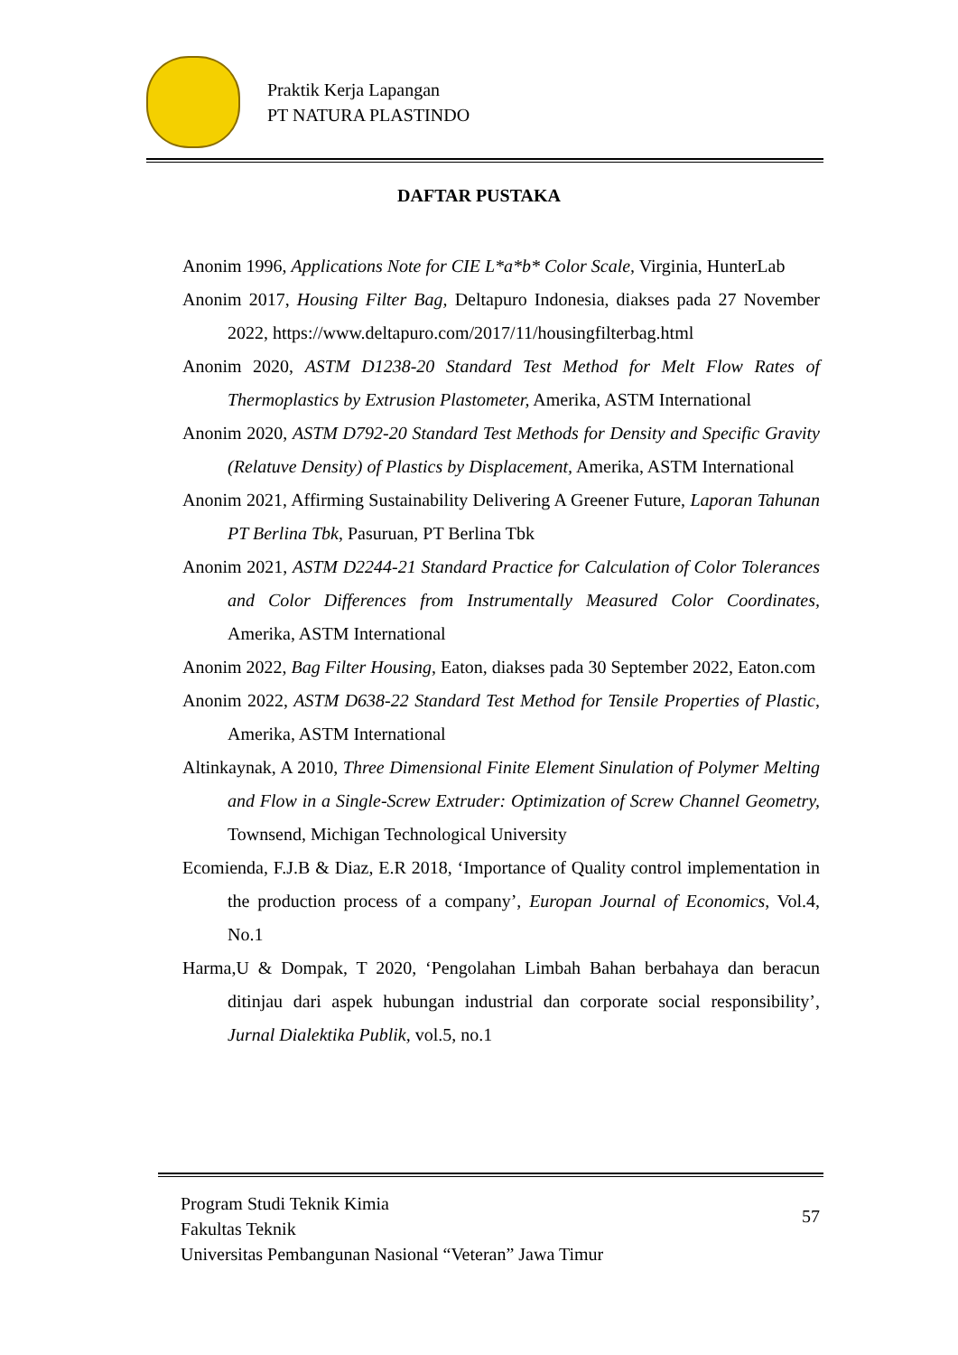Praktik Kerja Lapangan
PT NATURA PLASTINDO
DAFTAR PUSTAKA
Anonim 1996, Applications Note for CIE L*a*b* Color Scale, Virginia, HunterLab
Anonim 2017, Housing Filter Bag, Deltapuro Indonesia, diakses pada 27 November 2022, https://www.deltapuro.com/2017/11/housingfilterbag.html
Anonim 2020, ASTM D1238-20 Standard Test Method for Melt Flow Rates of Thermoplastics by Extrusion Plastometer, Amerika, ASTM International
Anonim 2020, ASTM D792-20 Standard Test Methods for Density and Specific Gravity (Relatuve Density) of Plastics by Displacement, Amerika, ASTM International
Anonim 2021, Affirming Sustainability Delivering A Greener Future, Laporan Tahunan PT Berlina Tbk, Pasuruan, PT Berlina Tbk
Anonim 2021, ASTM D2244-21 Standard Practice for Calculation of Color Tolerances and Color Differences from Instrumentally Measured Color Coordinates, Amerika, ASTM International
Anonim 2022, Bag Filter Housing, Eaton, diakses pada 30 September 2022, Eaton.com
Anonim 2022, ASTM D638-22 Standard Test Method for Tensile Properties of Plastic, Amerika, ASTM International
Altinkaynak, A 2010, Three Dimensional Finite Element Sinulation of Polymer Melting and Flow in a Single-Screw Extruder: Optimization of Screw Channel Geometry, Townsend, Michigan Technological University
Ecomienda, F.J.B & Diaz, E.R 2018, ‘Importance of Quality control implementation in the production process of a company’, Europan Journal of Economics, Vol.4, No.1
Harma,U & Dompak, T 2020, ‘Pengolahan Limbah Bahan berbahaya dan beracun ditinjau dari aspek hubungan industrial dan corporate social responsibility’, Jurnal Dialektika Publik, vol.5, no.1
Program Studi Teknik Kimia
Fakultas Teknik
Universitas Pembangunan Nasional “Veteran” Jawa Timur
57